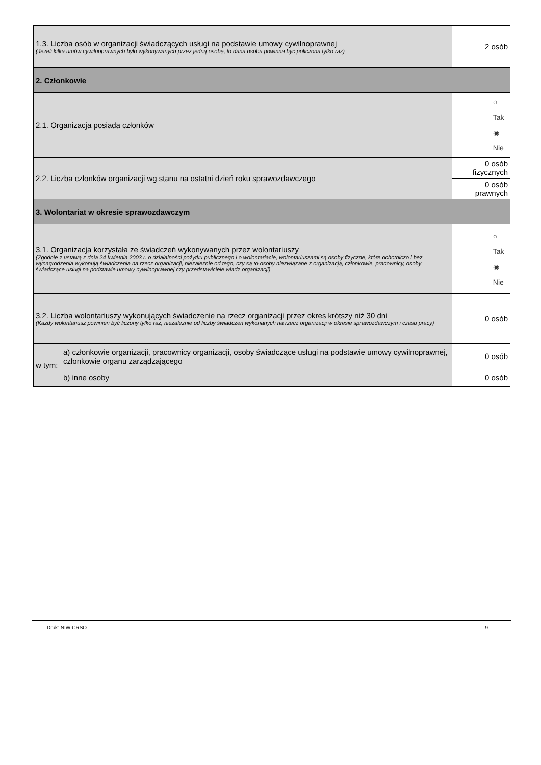| 1.3. Liczba osób w organizacji świadczących usługi na podstawie umowy cywilnoprawnej (Jeżeli kilka umów cywilnoprawnych było wykonywanych przez jedną osobę, to dana osoba powinna być policzona tylko raz) | | | 2 osób |
| 2. Członkowie | | | |
| 2.1. Organizacja posiada członków | | | ○ Tak ◉ Nie |
| 2.2. Liczba członków organizacji wg stanu na ostatni dzień roku sprawozdawczego | | 0 osób fizycznych | |
| | | 0 osób prawnych | |
| 3. Wolontariat w okresie sprawozdawczym | | | |
| 3.1. Organizacja korzystała ze świadczeń wykonywanych przez wolontariuszy (Zgodnie z ustawą z dnia 24 kwietnia 2003 r. o działalności pożytku publicznego i o wolontariacie, wolontariuszami są osoby fizyczne, które ochotniczo i bez wynagrodzenia wykonują świadczenia na rzecz organizacji, niezależnie od tego, czy są to osoby niezwiązane z organizacją, członkowie, pracownicy, osoby świadczące usługi na podstawie umowy cywilnoprawnej czy przedstawiciele władz organizacji) | | | ○ Tak ◉ Nie |
| 3.2. Liczba wolontariuszy wykonujących świadczenie na rzecz organizacji przez okres krótszy niż 30 dni (Każdy wolontariusz powinien być liczony tylko raz, niezależnie od liczby świadczeń wykonanych na rzecz organizacji w okresie sprawozdawczym i czasu pracy) | | | 0 osób |
| w tym: | a) członkowie organizacji, pracownicy organizacji, osoby świadczące usługi na podstawie umowy cywilnoprawnej, członkowie organu zarządzającego | | 0 osób |
| | b) inne osoby | | 0 osób |
Druk: NIW-CRSO 9